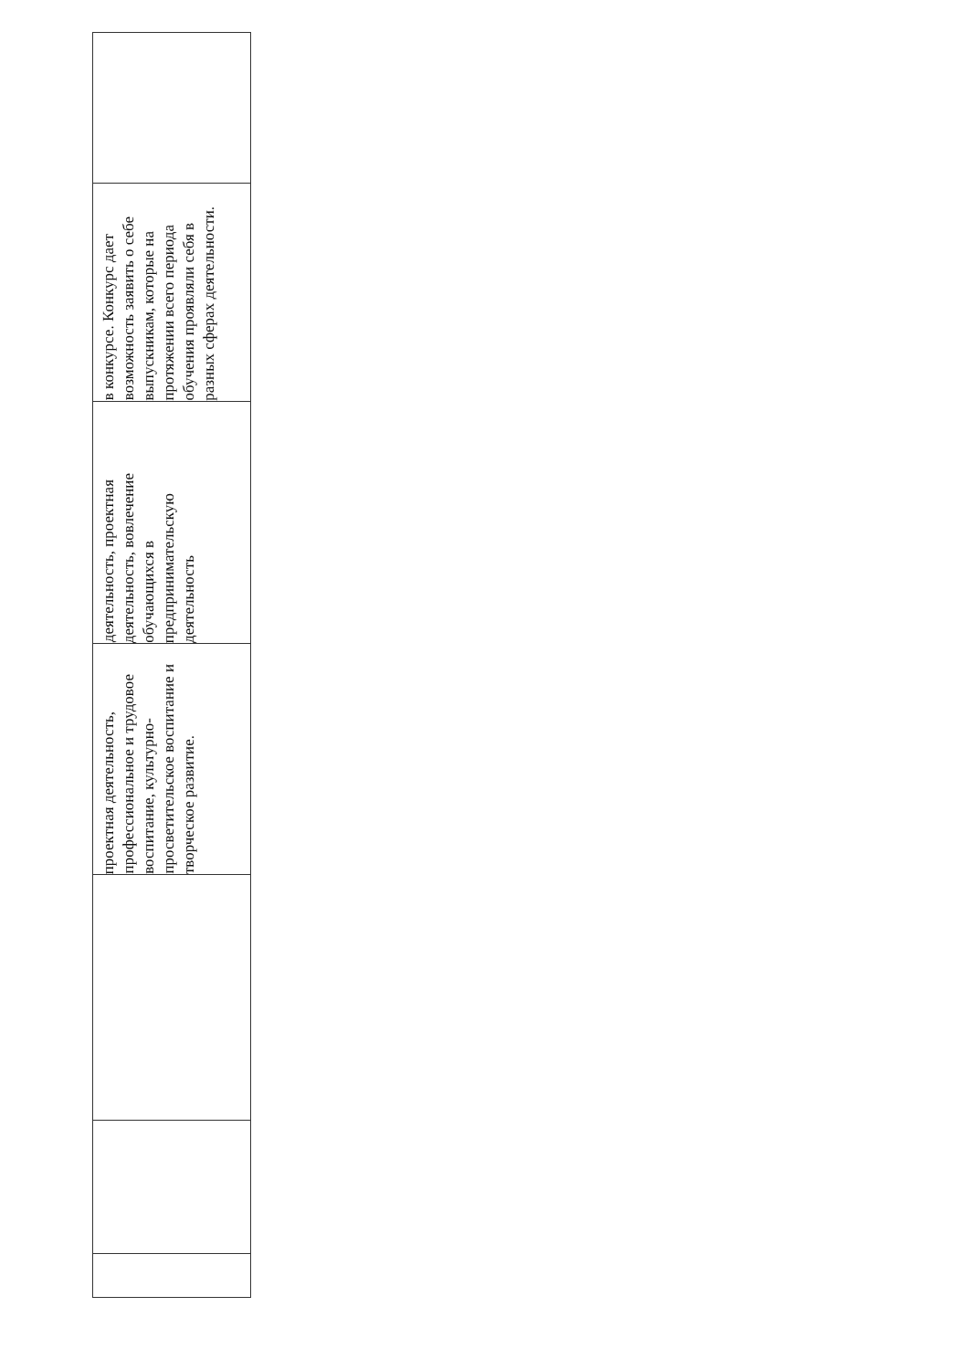| | | | проектная деятельность, профессиональное и трудовое воспитание, культурно-просветительское воспитание и творческое развитие. | деятельность, проектная деятельность, вовлечение обучающихся в предпринимательскую деятельность | в конкурсе. Конкурс дает возможность заявить о себе выпускникам, которые на протяжении всего периода обучения проявляли себя в разных сферах деятельности. | |